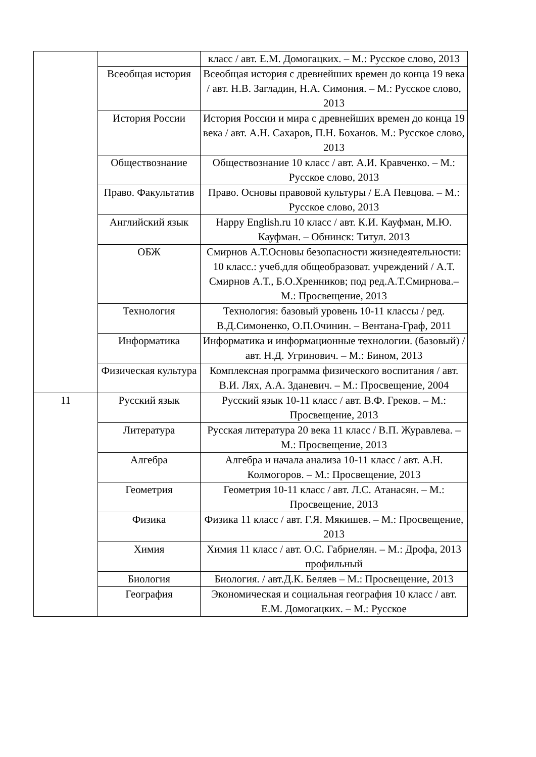| | | класс / авт. Е.М. Домогацких. – М.: Русское слово, 2013 |
| | Всеобщая история | Всеобщая история с древнейших времен до конца 19 века / авт. Н.В. Загладин, Н.А. Симония. – М.: Русское слово, 2013 |
| | История России | История России и мира с древнейших времен до конца 19 века / авт. А.Н. Сахаров, П.Н. Боханов. М.: Русское слово, 2013 |
| | Обществознание | Обществознание 10 класс / авт. А.И. Кравченко. – М.: Русское слово, 2013 |
| | Право. Факультатив | Право. Основы правовой культуры / Е.А Певцова. – М.: Русское слово, 2013 |
| | Английский язык | Happy English.ru 10 класс / авт. К.И. Кауфман, М.Ю. Кауфман. – Обнинск: Титул. 2013 |
| | ОБЖ | Смирнов А.Т.Основы безопасности жизнедеятельности: 10 класс.: учеб.для общеобразоват. учреждений / А.Т. Смирнов А.Т., Б.О.Хренников; под ред.А.Т.Смирнова.– М.: Просвещение, 2013 |
| | Технология | Технология: базовый уровень 10-11 классы / ред. В.Д.Симоненко, О.П.Очинин. – Вентана-Граф, 2011 |
| | Информатика | Информатика и информационные технологии. (базовый) / авт. Н.Д. Угринович. – М.: Бином, 2013 |
| | Физическая культура | Комплексная программа физического воспитания / авт. В.И. Лях, А.А. Зданевич. – М.: Просвещение, 2004 |
| 11 | Русский язык | Русский язык 10-11 класс / авт. В.Ф. Греков. – М.: Просвещение, 2013 |
| | Литература | Русская литература 20 века 11 класс / В.П. Журавлева. – М.: Просвещение, 2013 |
| | Алгебра | Алгебра и начала анализа 10-11 класс / авт. А.Н. Колмогоров. – М.: Просвещение, 2013 |
| | Геометрия | Геометрия 10-11 класс / авт. Л.С. Атанасян. – М.: Просвещение, 2013 |
| | Физика | Физика 11 класс / авт. Г.Я. Мякишев. – М.: Просвещение, 2013 |
| | Химия | Химия 11 класс / авт. О.С. Габриелян. – М.: Дрофа, 2013 профильный |
| | Биология | Биология. / авт.Д.К. Беляев – М.: Просвещение, 2013 |
| | География | Экономическая и социальная география 10 класс / авт. Е.М. Домогацких. – М.: Русское |